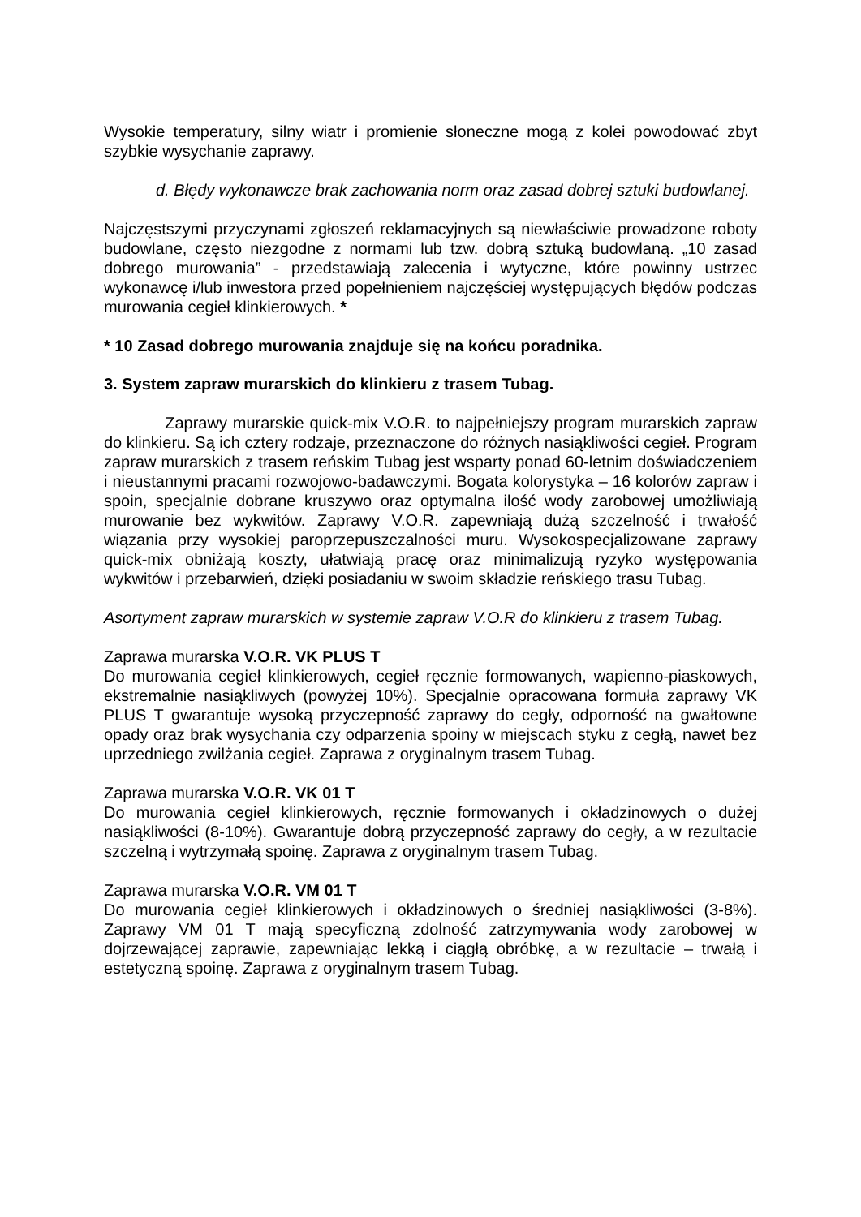Wysokie temperatury, silny wiatr i promienie słoneczne mogą z kolei powodować zbyt szybkie wysychanie zaprawy.
d. Błędy wykonawcze brak zachowania norm oraz zasad dobrej sztuki budowlanej.
Najczęstszymi przyczynami zgłoszeń reklamacyjnych są niewłaściwie prowadzone roboty budowlane, często niezgodne z normami lub tzw. dobrą sztuką budowlaną. „10 zasad dobrego murowania” - przedstawiają zalecenia i wytyczne, które powinny ustrzec wykonawcę i/lub inwestora przed popełnieniem najczęściej występujących błędów podczas murowania cegieł klinkierowych. *
* 10 Zasad dobrego murowania znajduje się na końcu poradnika.
3. System zapraw murarskich do klinkieru z trasem Tubag.
Zaprawy murarskie quick-mix V.O.R. to najpełniejszy program murarskich zapraw do klinkieru. Są ich cztery rodzaje, przeznaczone do różnych nasiąkliwości cegieł. Program zapraw murarskich z trasem reńskim Tubag jest wsparty ponad 60-letnim doświadczeniem i nieustannymi pracami rozwojowo-badawczymi. Bogata kolorystyka – 16 kolorów zapraw i spoin, specjalnie dobrane kruszywo oraz optymalna ilość wody zarobowej umożliwiają murowanie bez wykwitów. Zaprawy V.O.R. zapewniają dużą szczelność i trwałość wiązania przy wysokiej paroprzepuszczalności muru. Wysokospecjalizowane zaprawy quick-mix obniżają koszty, ułatwiają pracę oraz minimalizują ryzyko występowania wykwitów i przebarwień, dzięki posiadaniu w swoim składzie reńskiego trasu Tubag.
Asortyment zapraw murarskich w systemie zapraw V.O.R do klinkieru z trasem Tubag.
Zaprawa murarska V.O.R. VK PLUS T
Do murowania cegieł klinkierowych, cegieł ręcznie formowanych, wapienno-piaskowych, ekstremalnie nasiąkliwych (powyżej 10%). Specjalnie opracowana formuła zaprawy VK PLUS T gwarantuje wysoką przyczepność zaprawy do cegły, odporność na gwałtowne opady oraz brak wysychania czy odparzenia spoiny w miejscach styku z cegłą, nawet bez uprzedniego zwilżania cegieł. Zaprawa z oryginalnym trasem Tubag.
Zaprawa murarska V.O.R. VK 01 T
Do murowania cegieł klinkierowych, ręcznie formowanych i okładzinowych o dużej nasiąkliwości (8-10%). Gwarantuje dobrą przyczepność zaprawy do cegły, a w rezultacie szczelną i wytrzymałą spoinę. Zaprawa z oryginalnym trasem Tubag.
Zaprawa murarska V.O.R. VM 01 T
Do murowania cegieł klinkierowych i okładzinowych o średniej nasiąkliwości (3-8%). Zaprawy VM 01 T mają specyficzną zdolność zatrzymywania wody zarobowej w dojrzewającej zaprawie, zapewniając lekką i ciągłą obróbkę, a w rezultacie – trwałą i estetyczną spoinę. Zaprawa z oryginalnym trasem Tubag.